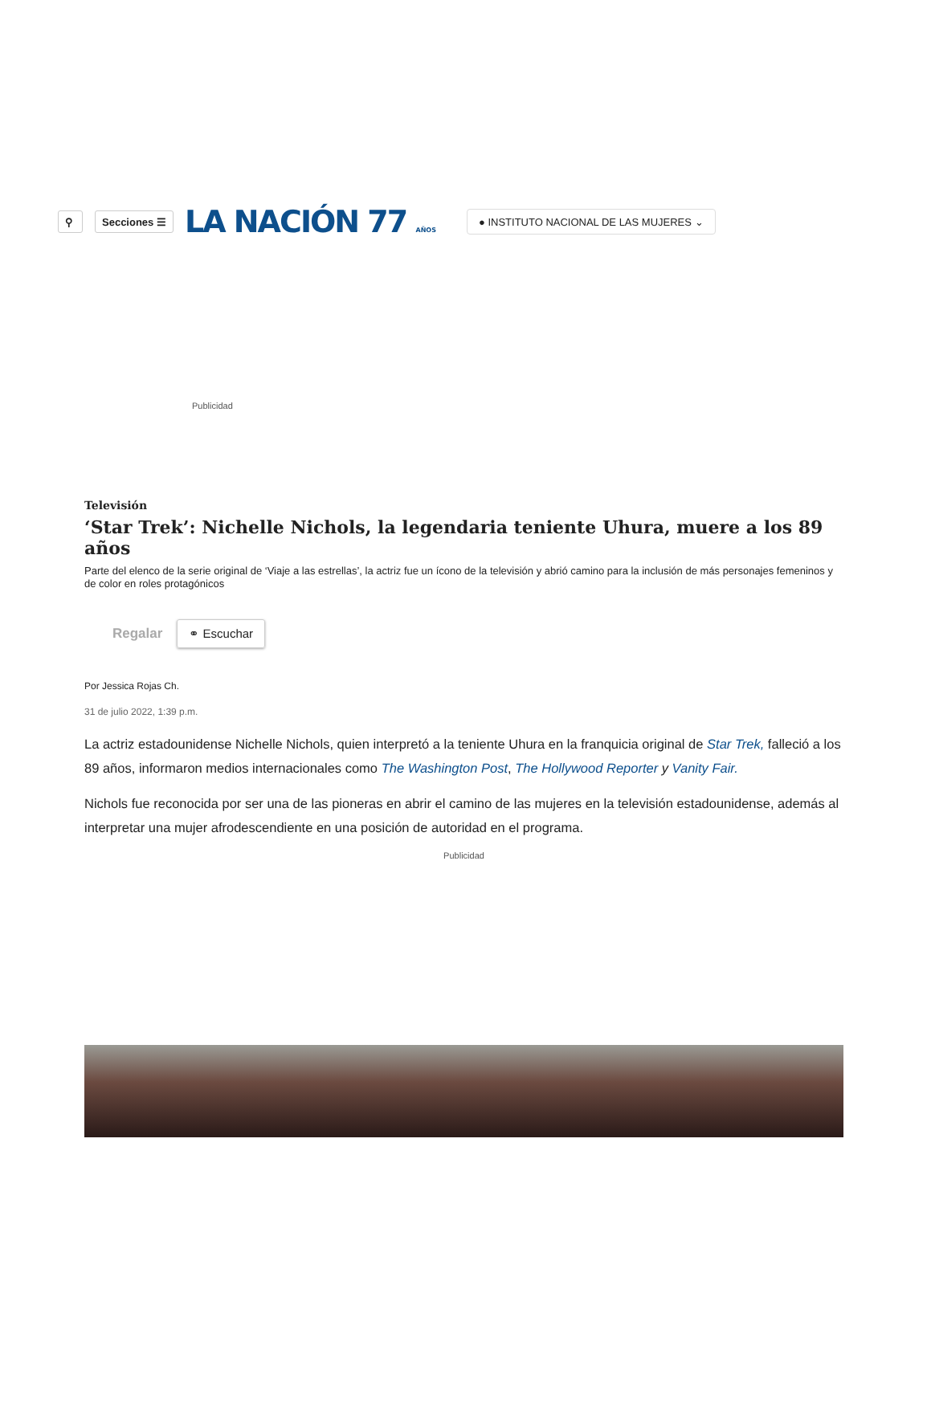⚲ Secciones ☰
LA NACIÓN 77 AÑOS
● INSTITUTO NACIONAL DE LAS MUJERES ⌄
Publicidad
Televisión
‘Star Trek’: Nichelle Nichols, la legendaria teniente Uhura, muere a los 89 años
Parte del elenco de la serie original de ‘Viaje a las estrellas’, la actriz fue un ícono de la televisión y abrió camino para la inclusión de más personajes femeninos y de color en roles protagónicos
Regalar ⚭ Escuchar
Por Jessica Rojas Ch.
31 de julio 2022, 1:39 p.m.
La actriz estadounidense Nichelle Nichols, quien interpretó a la teniente Uhura en la franquicia original de Star Trek, falleció a los 89 años, informaron medios internacionales como The Washington Post, The Hollywood Reporter y Vanity Fair.
Nichols fue reconocida por ser una de las pioneras en abrir el camino de las mujeres en la televisión estadounidense, además al interpretar una mujer afrodescendiente en una posición de autoridad en el programa.
Publicidad